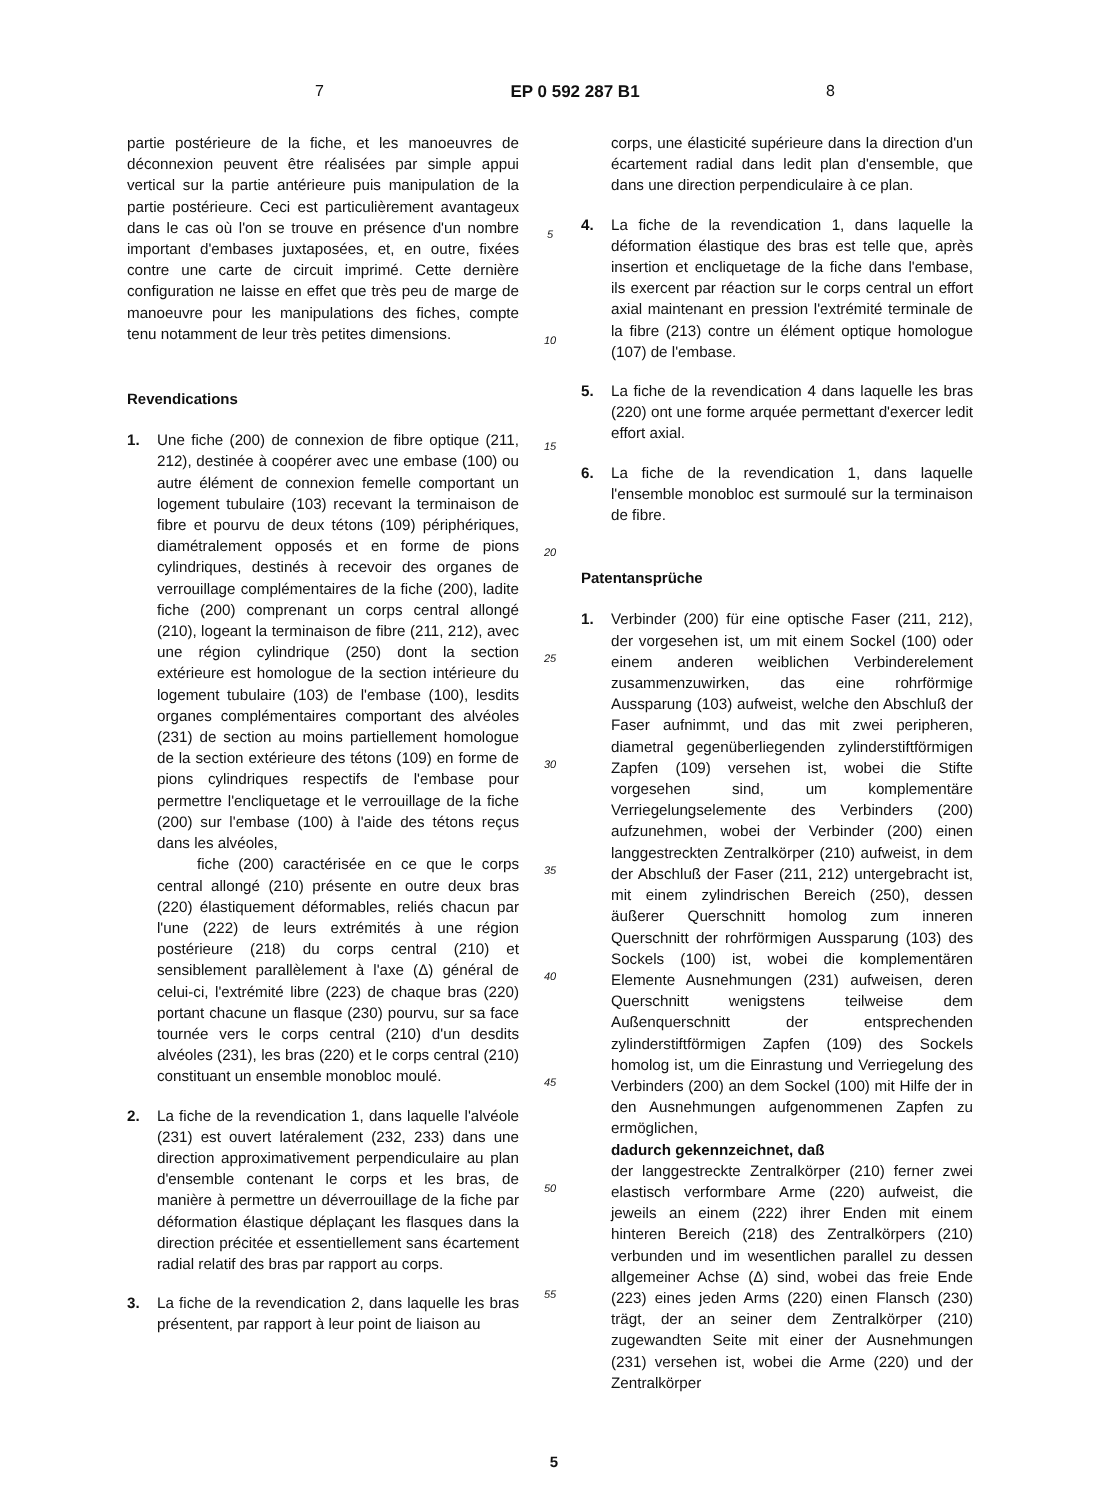7 EP 0 592 287 B1 8
partie postérieure de la fiche, et les manoeuvres de déconnexion peuvent être réalisées par simple appui vertical sur la partie antérieure puis manipulation de la partie postérieure. Ceci est particulièrement avantageux dans le cas où l'on se trouve en présence d'un nombre important d'embases juxtaposées, et, en outre, fixées contre une carte de circuit imprimé. Cette dernière configuration ne laisse en effet que très peu de marge de manoeuvre pour les manipulations des fiches, compte tenu notamment de leur très petites dimensions.
Revendications
1. Une fiche (200) de connexion de fibre optique (211, 212), destinée à coopérer avec une embase (100) ou autre élément de connexion femelle comportant un logement tubulaire (103) recevant la terminaison de fibre et pourvu de deux tétons (109) périphériques, diamétralement opposés et en forme de pions cylindriques, destinés à recevoir des organes de verrouillage complémentaires de la fiche (200), ladite fiche (200) comprenant un corps central allongé (210), logeant la terminaison de fibre (211, 212), avec une région cylindrique (250) dont la section extérieure est homologue de la section intérieure du logement tubulaire (103) de l'embase (100), lesdits organes complémentaires comportant des alvéoles (231) de section au moins partiellement homologue de la section extérieure des tétons (109) en forme de pions cylindriques respectifs de l'embase pour permettre l'encliquetage et le verrouillage de la fiche (200) sur l'embase (100) à l'aide des tétons reçus dans les alvéoles,
fiche (200) caractérisée en ce que le corps central allongé (210) présente en outre deux bras (220) élastiquement déformables, reliés chacun par l'une (222) de leurs extrémités à une région postérieure (218) du corps central (210) et sensiblement parallèlement à l'axe (Δ) général de celui-ci, l'extrémité libre (223) de chaque bras (220) portant chacune un flasque (230) pourvu, sur sa face tournée vers le corps central (210) d'un desdits alvéoles (231), les bras (220) et le corps central (210) constituant un ensemble monobloc moulé.
2. La fiche de la revendication 1, dans laquelle l'alvéole (231) est ouvert latéralement (232, 233) dans une direction approximativement perpendiculaire au plan d'ensemble contenant le corps et les bras, de manière à permettre un déverrouillage de la fiche par déformation élastique déplaçant les flasques dans la direction précitée et essentiellement sans écartement radial relatif des bras par rapport au corps.
3. La fiche de la revendication 2, dans laquelle les bras présentent, par rapport à leur point de liaison au
5
10
15
20
25
30
35
40
45
50
55
corps, une élasticité supérieure dans la direction d'un écartement radial dans ledit plan d'ensemble, que dans une direction perpendiculaire à ce plan.
4. La fiche de la revendication 1, dans laquelle la déformation élastique des bras est telle que, après insertion et encliquetage de la fiche dans l'embase, ils exercent par réaction sur le corps central un effort axial maintenant en pression l'extrémité terminale de la fibre (213) contre un élément optique homologue (107) de l'embase.
5. La fiche de la revendication 4 dans laquelle les bras (220) ont une forme arquée permettant d'exercer ledit effort axial.
6. La fiche de la revendication 1, dans laquelle l'ensemble monobloc est surmoulé sur la terminaison de fibre.
Patentansprüche
1. Verbinder (200) für eine optische Faser (211, 212), der vorgesehen ist, um mit einem Sockel (100) oder einem anderen weiblichen Verbinderelement zusammenzuwirken, das eine rohrförmige Aussparung (103) aufweist, welche den Abschluß der Faser aufnimmt, und das mit zwei peripheren, diametral gegenüberliegenden zylinderstiftförmigen Zapfen (109) versehen ist, wobei die Stifte vorgesehen sind, um komplementäre Verriegelungselemente des Verbinders (200) aufzunehmen, wobei der Verbinder (200) einen langgestreckten Zentralkörper (210) aufweist, in dem der Abschluß der Faser (211, 212) untergebracht ist, mit einem zylindrischen Bereich (250), dessen äußerer Querschnitt homolog zum inneren Querschnitt der rohrförmigen Aussparung (103) des Sockels (100) ist, wobei die komplementären Elemente Ausnehmungen (231) aufweisen, deren Querschnitt wenigstens teilweise dem Außenquerschnitt der entsprechenden zylinderstiftförmigen Zapfen (109) des Sockels homolog ist, um die Einrastung und Verriegelung des Verbinders (200) an dem Sockel (100) mit Hilfe der in den Ausnehmungen aufgenommenen Zapfen zu ermöglichen,
dadurch gekennzeichnet, daß
der langgestreckte Zentralkörper (210) ferner zwei elastisch verformbare Arme (220) aufweist, die jeweils an einem (222) ihrer Enden mit einem hinteren Bereich (218) des Zentralkörpers (210) verbunden und im wesentlichen parallel zu dessen allgemeiner Achse (Δ) sind, wobei das freie Ende (223) eines jeden Arms (220) einen Flansch (230) trägt, der an seiner dem Zentralkörper (210) zugewandten Seite mit einer der Ausnehmungen (231) versehen ist, wobei die Arme (220) und der Zentralkörper
5